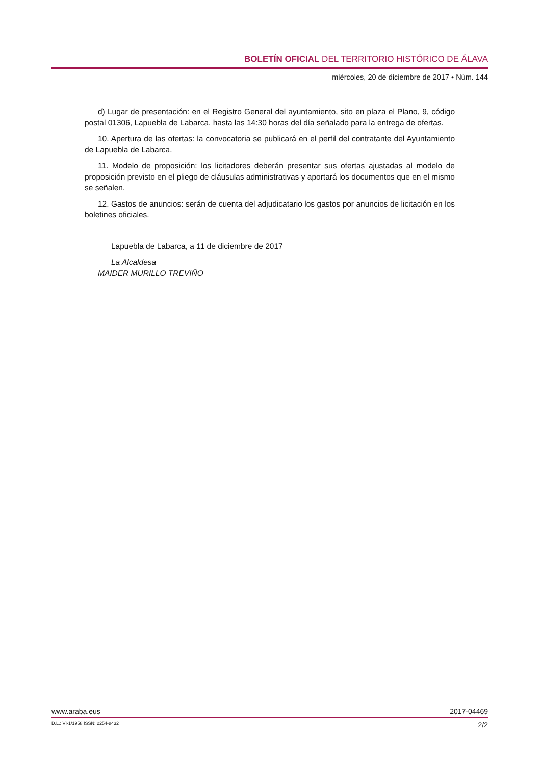BOLETÍN OFICIAL DEL TERRITORIO HISTÓRICO DE ÁLAVA
miércoles, 20 de diciembre de 2017 • Núm. 144
d) Lugar de presentación: en el Registro General del ayuntamiento, sito en plaza el Plano, 9, código postal 01306, Lapuebla de Labarca, hasta las 14:30 horas del día señalado para la entrega de ofertas.
10. Apertura de las ofertas: la convocatoria se publicará en el perfil del contratante del Ayuntamiento de Lapuebla de Labarca.
11. Modelo de proposición: los licitadores deberán presentar sus ofertas ajustadas al modelo de proposición previsto en el pliego de cláusulas administrativas y aportará los documentos que en el mismo se señalen.
12. Gastos de anuncios: serán de cuenta del adjudicatario los gastos por anuncios de licitación en los boletines oficiales.
Lapuebla de Labarca, a 11 de diciembre de 2017
La Alcaldesa
MAIDER MURILLO TREVIÑO
www.araba.eus 2017-04469
D.L.: VI-1/1958 ISSN: 2254-8432 2/2